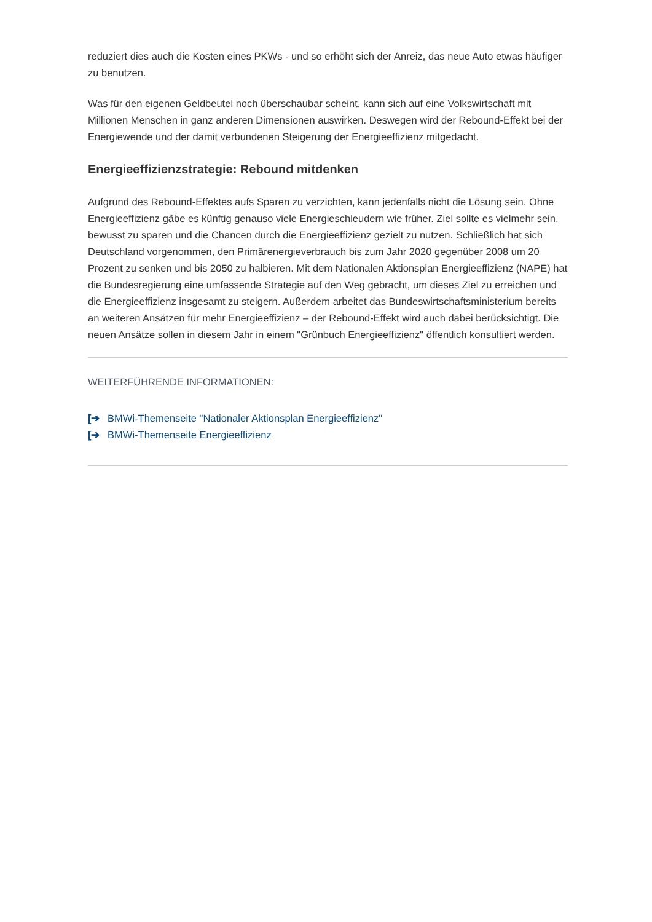reduziert dies auch die Kosten eines PKWs - und so erhöht sich der Anreiz, das neue Auto etwas häufiger zu benutzen.
Was für den eigenen Geldbeutel noch überschaubar scheint, kann sich auf eine Volkswirtschaft mit Millionen Menschen in ganz anderen Dimensionen auswirken. Deswegen wird der Rebound-Effekt bei der Energiewende und der damit verbundenen Steigerung der Energieeffizienz mitgedacht.
Energieeffizienzstrategie: Rebound mitdenken
Aufgrund des Rebound-Effektes aufs Sparen zu verzichten, kann jedenfalls nicht die Lösung sein. Ohne Energieeffizienz gäbe es künftig genauso viele Energieschleudern wie früher. Ziel sollte es vielmehr sein, bewusst zu sparen und die Chancen durch die Energieeffizienz gezielt zu nutzen. Schließlich hat sich Deutschland vorgenommen, den Primärenergieverbrauch bis zum Jahr 2020 gegenüber 2008 um 20 Prozent zu senken und bis 2050 zu halbieren. Mit dem Nationalen Aktionsplan Energieeffizienz (NAPE) hat die Bundesregierung eine umfassende Strategie auf den Weg gebracht, um dieses Ziel zu erreichen und die Energieeffizienz insgesamt zu steigern. Außerdem arbeitet das Bundeswirtschaftsministerium bereits an weiteren Ansätzen für mehr Energieeffizienz – der Rebound-Effekt wird auch dabei berücksichtigt. Die neuen Ansätze sollen in diesem Jahr in einem "Grünbuch Energieeffizienz" öffentlich konsultiert werden.
WEITERFÜHRENDE INFORMATIONEN:
[➔ BMWi-Themenseite "Nationaler Aktionsplan Energieeffizienz"
[➔ BMWi-Themenseite Energieeffizienz